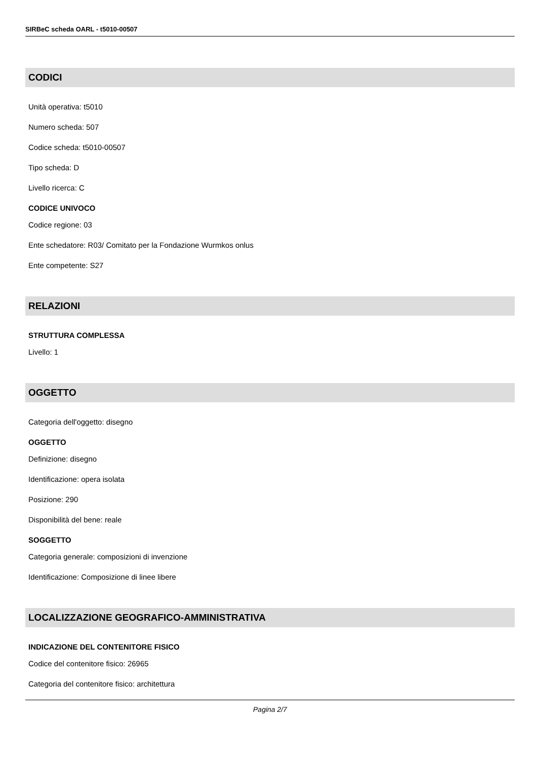SIRBeC scheda OARL - t5010-00507
CODICI
Unità operativa: t5010
Numero scheda: 507
Codice scheda: t5010-00507
Tipo scheda: D
Livello ricerca: C
CODICE UNIVOCO
Codice regione: 03
Ente schedatore: R03/ Comitato per la Fondazione Wurmkos onlus
Ente competente: S27
RELAZIONI
STRUTTURA COMPLESSA
Livello: 1
OGGETTO
Categoria dell'oggetto: disegno
OGGETTO
Definizione: disegno
Identificazione: opera isolata
Posizione: 290
Disponibilità del bene: reale
SOGGETTO
Categoria generale: composizioni di invenzione
Identificazione: Composizione di linee libere
LOCALIZZAZIONE GEOGRAFICO-AMMINISTRATIVA
INDICAZIONE DEL CONTENITORE FISICO
Codice del contenitore fisico: 26965
Categoria del contenitore fisico: architettura
Pagina 2/7